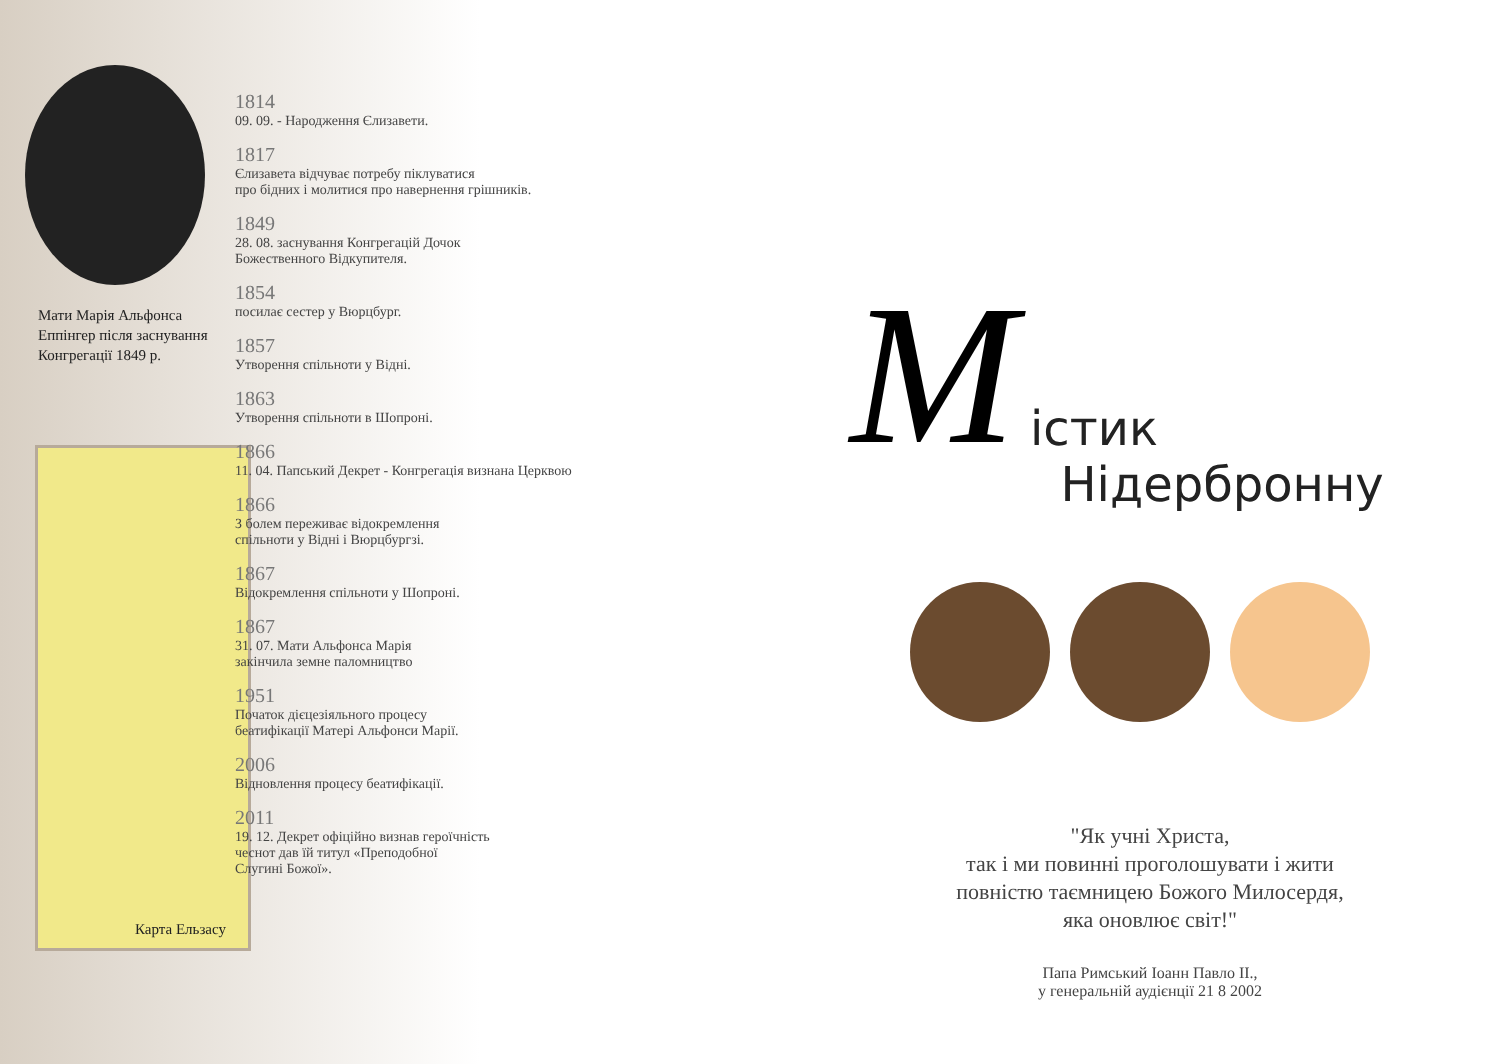Мати Марія Альфонса
Еппінгер після заснування
Конгрегації 1849 р.
Карта Ельзасу
1814
09. 09. - Народження Єлизавети.
1817
Єлизавета відчуває потребу піклуватися
про бідних і молитися про навернення грішників.
1849
28. 08. заснування Конгрегацій Дочок
Божественного Відкупителя.
1854
посилає сестер у Вюрцбург.
1857
Утворення спільноти у Відні.
1863
Утворення спільноти в Шопроні.
1866
11. 04. Папський Декрет - Конгрегація визнана Церквою
1866
З болем переживає відокремлення
спільноти у Відні і Вюрцбургзі.
1867
Відокремлення спільноти у Шопроні.
1867
31. 07. Мати Альфонса Марія
закінчила земне паломництво
1951
Початок дієцезіяльного процесу
беатифікації Матері Альфонси Марії.
2006
Відновлення процесу беатифікації.
2011
19. 12. Декрет офіційно визнав героїчність
чеснот дав їй титул «Преподобної
Слугині Божої».
M
істик
Нідербронну
"Як учні Христа,
так і ми повинні проголошувати і жити
повністю таємницею Божого Милосердя,
яка оновлює світ!"
Папа Римський Іоанн Павло ІІ.,
у генеральній аудієнції 21 8 2002